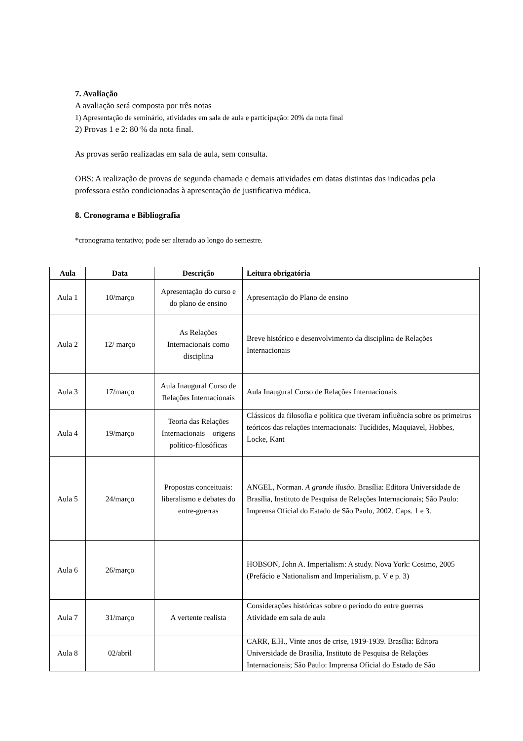7. Avaliação
A avaliação será composta por três notas
1) Apresentação de seminário, atividades em sala de aula e participação: 20% da nota final
2) Provas 1 e 2: 80 % da nota final.
As provas serão realizadas em sala de aula, sem consulta.
OBS: A realização de provas de segunda chamada e demais atividades em datas distintas das indicadas pela professora estão condicionadas à apresentação de justificativa médica.
8. Cronograma e Bibliografia
*cronograma tentativo; pode ser alterado ao longo do semestre.
| Aula | Data | Descrição | Leitura obrigatória |
| --- | --- | --- | --- |
| Aula 1 | 10/março | Apresentação do curso e do plano de ensino | Apresentação do Plano de ensino |
| Aula 2 | 12/ março | As Relações Internacionais como disciplina | Breve histórico e desenvolvimento da disciplina de Relações Internacionais |
| Aula 3 | 17/março | Aula Inaugural Curso de Relações Internacionais | Aula Inaugural Curso de Relações Internacionais |
| Aula 4 | 19/março | Teoria das Relações Internacionais – origens político-filosóficas | Clássicos da filosofia e política que tiveram influência sobre os primeiros teóricos das relações internacionais: Tucídides, Maquiavel, Hobbes, Locke, Kant |
| Aula 5 | 24/março | Propostas conceituais: liberalismo e debates do entre-guerras | ANGEL, Norman. A grande ilusão . Brasília: Editora Universidade de Brasília, Instituto de Pesquisa de Relações Internacionais; São Paulo: Imprensa Oficial do Estado de São Paulo, 2002. Caps. 1 e 3. |
| Aula 6 | 26/março | | HOBSON, John A. Imperialism: A study. Nova York: Cosimo, 2005 (Prefácio e Nationalism and Imperialism, p. V e p. 3) |
| Aula 7 | 31/março | A vertente realista | Considerações históricas sobre o período do entre guerras Atividade em sala de aula |
| Aula 8 | 02/abril | | CARR, E.H., Vinte anos de crise, 1919-1939. Brasília: Editora Universidade de Brasília, Instituto de Pesquisa de Relações Internacionais; São Paulo: Imprensa Oficial do Estado de São |